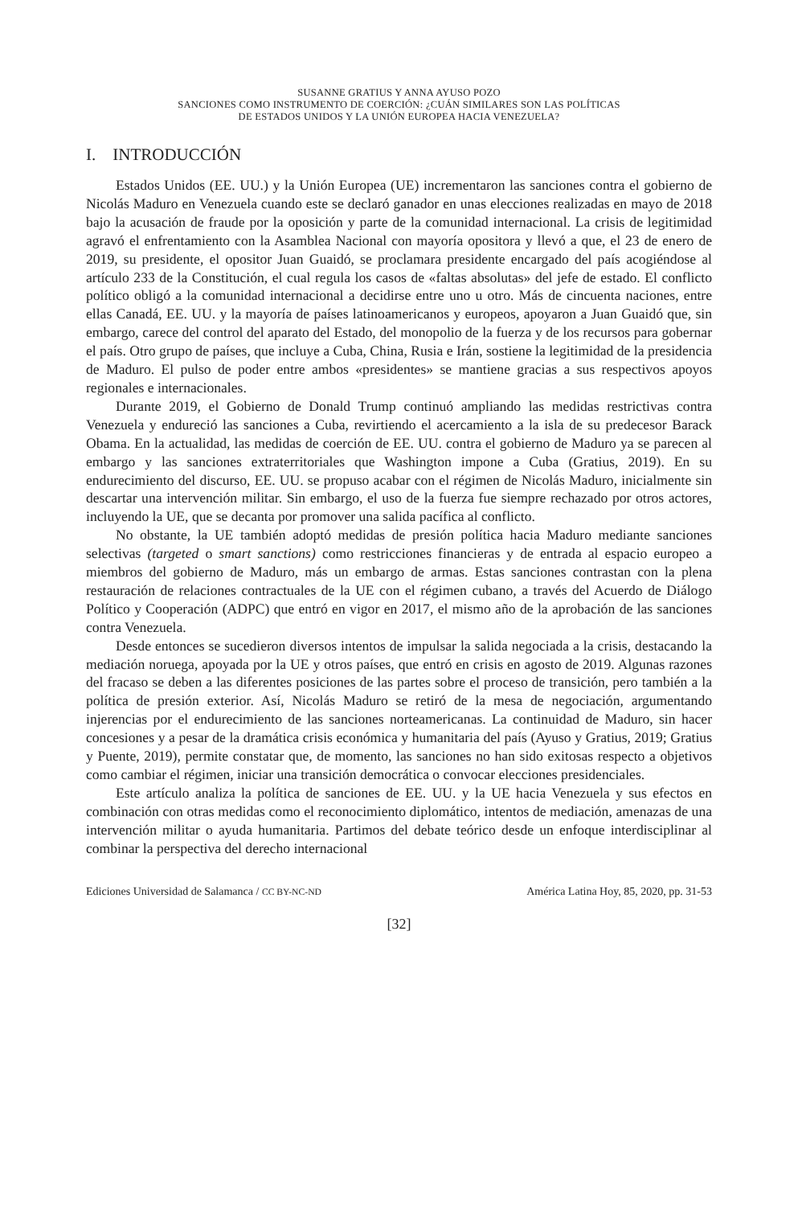SUSANNE GRATIUS Y ANNA AYUSO POZO
SANCIONES COMO INSTRUMENTO DE COERCIÓN: ¿CUÁN SIMILARES SON LAS POLÍTICAS
DE ESTADOS UNIDOS Y LA UNIÓN EUROPEA HACIA VENEZUELA?
I. INTRODUCCIÓN
Estados Unidos (EE. UU.) y la Unión Europea (UE) incrementaron las sanciones contra el gobierno de Nicolás Maduro en Venezuela cuando este se declaró ganador en unas elecciones realizadas en mayo de 2018 bajo la acusación de fraude por la oposición y parte de la comunidad internacional. La crisis de legitimidad agravó el enfrentamiento con la Asamblea Nacional con mayoría opositora y llevó a que, el 23 de enero de 2019, su presidente, el opositor Juan Guaidó, se proclamara presidente encargado del país acogiéndose al artículo 233 de la Constitución, el cual regula los casos de «faltas absolutas» del jefe de estado. El conflicto político obligó a la comunidad internacional a decidirse entre uno u otro. Más de cincuenta naciones, entre ellas Canadá, EE. UU. y la mayoría de países latinoamericanos y europeos, apoyaron a Juan Guaidó que, sin embargo, carece del control del aparato del Estado, del monopolio de la fuerza y de los recursos para gobernar el país. Otro grupo de países, que incluye a Cuba, China, Rusia e Irán, sostiene la legitimidad de la presidencia de Maduro. El pulso de poder entre ambos «presidentes» se mantiene gracias a sus respectivos apoyos regionales e internacionales.
Durante 2019, el Gobierno de Donald Trump continuó ampliando las medidas restrictivas contra Venezuela y endureció las sanciones a Cuba, revirtiendo el acercamiento a la isla de su predecesor Barack Obama. En la actualidad, las medidas de coerción de EE. UU. contra el gobierno de Maduro ya se parecen al embargo y las sanciones extraterritoriales que Washington impone a Cuba (Gratius, 2019). En su endurecimiento del discurso, EE. UU. se propuso acabar con el régimen de Nicolás Maduro, inicialmente sin descartar una intervención militar. Sin embargo, el uso de la fuerza fue siempre rechazado por otros actores, incluyendo la UE, que se decanta por promover una salida pacífica al conflicto.
No obstante, la UE también adoptó medidas de presión política hacia Maduro mediante sanciones selectivas (targeted o smart sanctions) como restricciones financieras y de entrada al espacio europeo a miembros del gobierno de Maduro, más un embargo de armas. Estas sanciones contrastan con la plena restauración de relaciones contractuales de la UE con el régimen cubano, a través del Acuerdo de Diálogo Político y Cooperación (ADPC) que entró en vigor en 2017, el mismo año de la aprobación de las sanciones contra Venezuela.
Desde entonces se sucedieron diversos intentos de impulsar la salida negociada a la crisis, destacando la mediación noruega, apoyada por la UE y otros países, que entró en crisis en agosto de 2019. Algunas razones del fracaso se deben a las diferentes posiciones de las partes sobre el proceso de transición, pero también a la política de presión exterior. Así, Nicolás Maduro se retiró de la mesa de negociación, argumentando injerencias por el endurecimiento de las sanciones norteamericanas. La continuidad de Maduro, sin hacer concesiones y a pesar de la dramática crisis económica y humanitaria del país (Ayuso y Gratius, 2019; Gratius y Puente, 2019), permite constatar que, de momento, las sanciones no han sido exitosas respecto a objetivos como cambiar el régimen, iniciar una transición democrática o convocar elecciones presidenciales.
Este artículo analiza la política de sanciones de EE. UU. y la UE hacia Venezuela y sus efectos en combinación con otras medidas como el reconocimiento diplomático, intentos de mediación, amenazas de una intervención militar o ayuda humanitaria. Partimos del debate teórico desde un enfoque interdisciplinar al combinar la perspectiva del derecho internacional
Ediciones Universidad de Salamanca / CC BY-NC-ND América Latina Hoy, 85, 2020, pp. 31-53
[32]